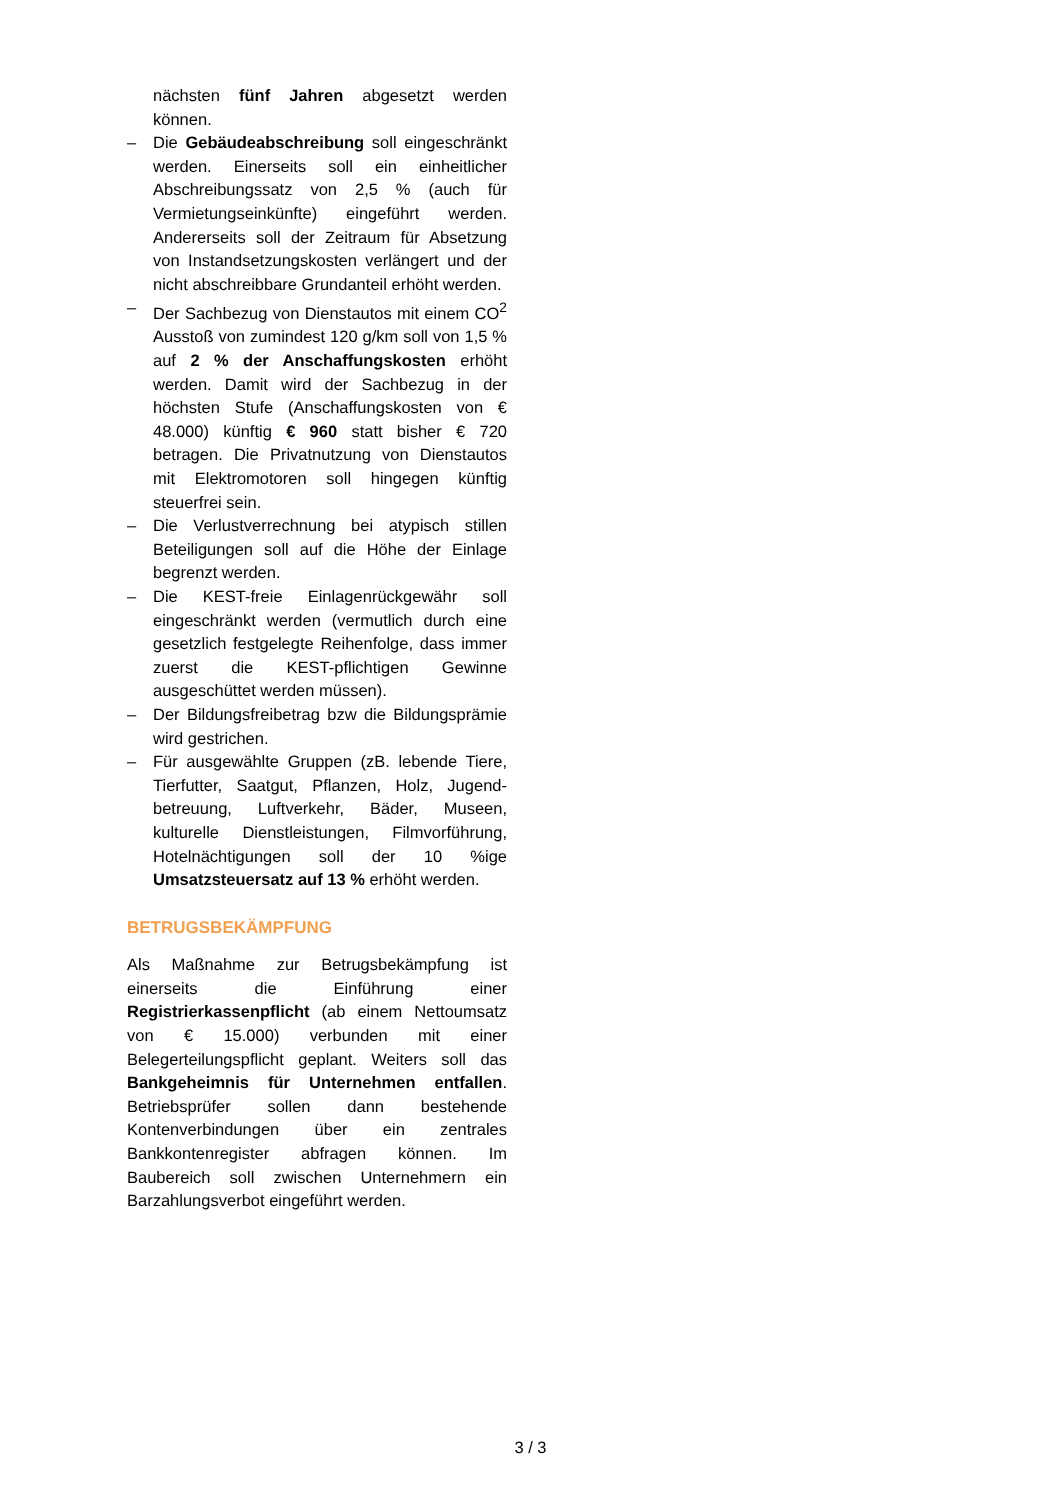nächsten fünf Jahren abgesetzt werden können.
– Die Gebäudeabschreibung soll eingeschränkt werden. Einerseits soll ein einheitlicher Abschreibungssatz von 2,5 % (auch für Vermietungseinkünfte) eingeführt werden. Andererseits soll der Zeitraum für Absetzung von Instandsetzungskosten verlängert und der nicht abschreibbare Grundanteil erhöht werden.
– Der Sachbezug von Dienstautos mit einem CO<sup>2</sup> Ausstoß von zumindest 120 g/km soll von 1,5 % auf 2 % der Anschaffungskosten erhöht werden. Damit wird der Sachbezug in der höchsten Stufe (Anschaffungskosten von € 48.000) künftig € 960 statt bisher € 720 betragen. Die Privatnutzung von Dienstautos mit Elektromotoren soll hingegen künftig steuerfrei sein.
– Die Verlustverrechnung bei atypisch stillen Beteiligungen soll auf die Höhe der Einlage begrenzt werden.
– Die KEST-freie Einlagenrückgewähr soll eingeschränkt werden (vermutlich durch eine gesetzlich festgelegte Reihenfolge, dass immer zuerst die KEST-pflichtigen Gewinne ausgeschüttet werden müssen).
– Der Bildungsfreibetrag bzw die Bildungsprämie wird gestrichen.
– Für ausgewählte Gruppen (zB. lebende Tiere, Tierfutter, Saatgut, Pflanzen, Holz, Jugend-betreuung, Luftverkehr, Bäder, Museen, kulturelle Dienstleistungen, Filmvorführung, Hotelnächtigungen soll der 10 %ige Umsatzsteuersatz auf 13 % erhöht werden.
BETRUGSBEKÄMPFUNG
Als Maßnahme zur Betrugsbekämpfung ist einerseits die Einführung einer Registrierkassenpflicht (ab einem Nettoumsatz von € 15.000) verbunden mit einer Belegerteilungspflicht geplant. Weiters soll das Bankgeheimnis für Unternehmen entfallen. Betriebsprüfer sollen dann bestehende Kontenverbindungen über ein zentrales Bankkontenregister abfragen können. Im Baubereich soll zwischen Unternehmern ein Barzahlungsverbot eingeführt werden.
3 / 3